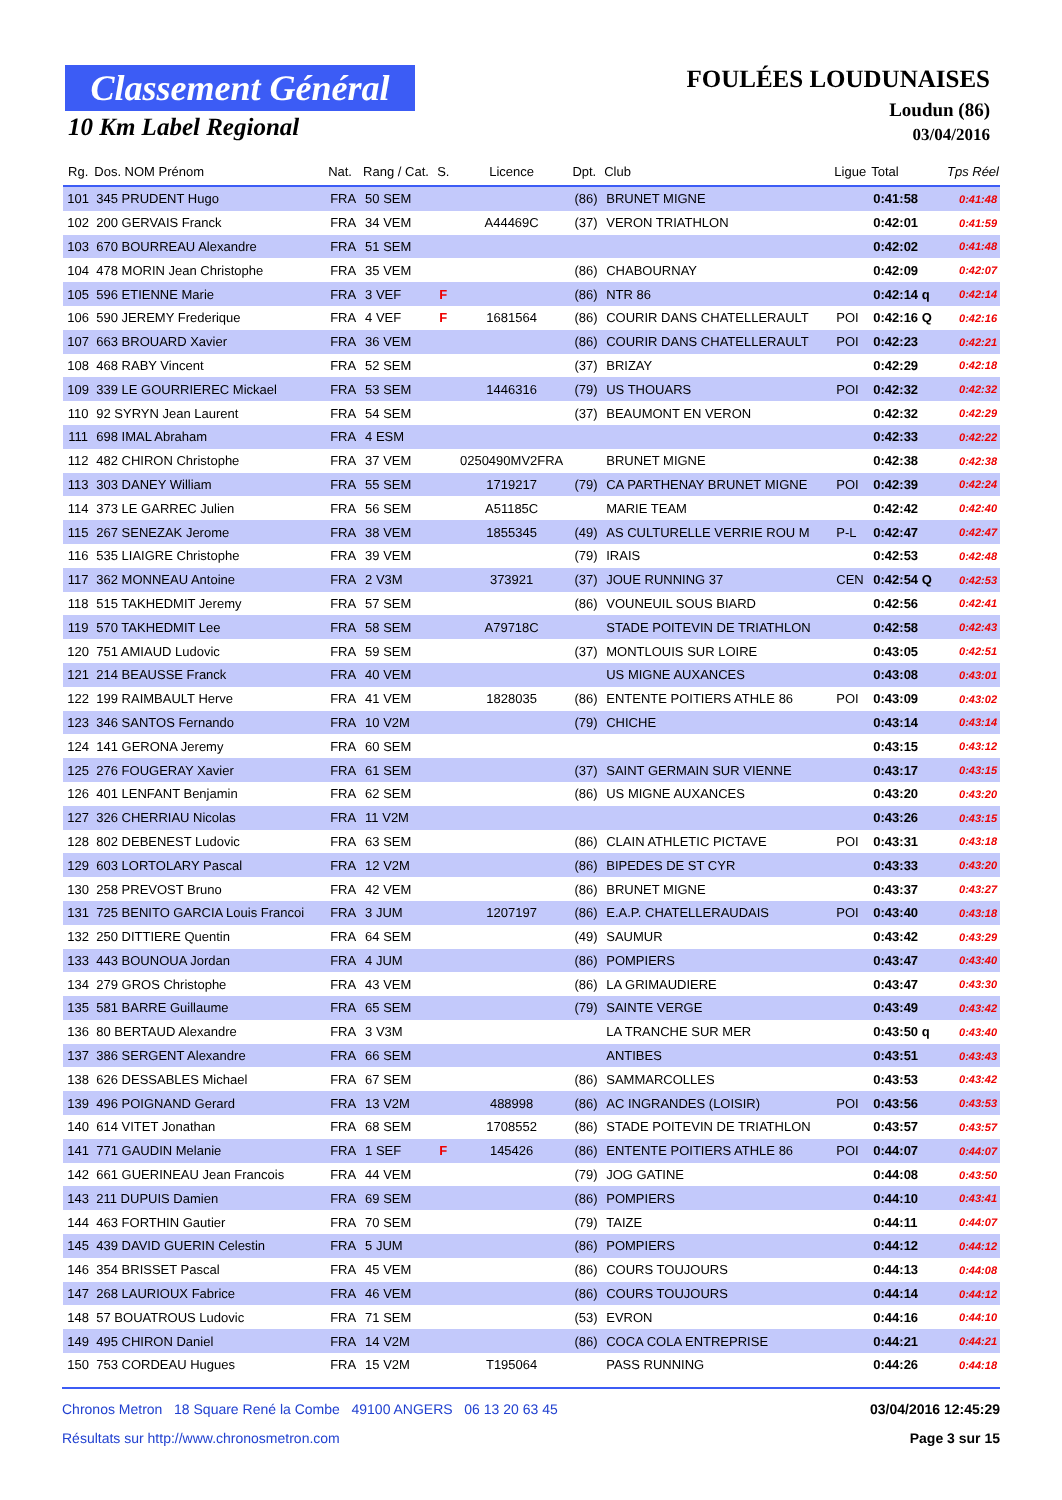Classement Général
10 Km Label Regional
FOULÉES LOUDUNAISES
Loudun (86)
03/04/2016
| Rg. | Dos. NOM Prénom | Nat. | Rang / Cat. | S. | Licence | Dpt. | Club | Ligue | Total | Tps Réel |
| --- | --- | --- | --- | --- | --- | --- | --- | --- | --- | --- |
| 101 | 345 PRUDENT Hugo | FRA | 50 SEM | | | (86) | BRUNET MIGNE | | 0:41:58 | 0:41:48 |
| 102 | 200 GERVAIS Franck | FRA | 34 VEM | | A44469C | (37) | VERON TRIATHLON | | 0:42:01 | 0:41:59 |
| 103 | 670 BOURREAU Alexandre | FRA | 51 SEM | | | | | | 0:42:02 | 0:41:48 |
| 104 | 478 MORIN Jean Christophe | FRA | 35 VEM | | | (86) | CHABOURNAY | | 0:42:09 | 0:42:07 |
| 105 | 596 ETIENNE Marie | FRA | 3 VEF | F | | (86) | NTR 86 | | 0:42:14 q | 0:42:14 |
| 106 | 590 JEREMY Frederique | FRA | 4 VEF | F | 1681564 | (86) | COURIR DANS CHATELLERAULT | POI | 0:42:16 Q | 0:42:16 |
| 107 | 663 BROUARD Xavier | FRA | 36 VEM | | | (86) | COURIR DANS CHATELLERAULT | POI | 0:42:23 | 0:42:21 |
| 108 | 468 RABY Vincent | FRA | 52 SEM | | | (37) | BRIZAY | | 0:42:29 | 0:42:18 |
| 109 | 339 LE GOURRIEREC Mickael | FRA | 53 SEM | | 1446316 | (79) | US THOUARS | POI | 0:42:32 | 0:42:32 |
| 110 | 92 SYRYN Jean Laurent | FRA | 54 SEM | | | (37) | BEAUMONT EN VERON | | 0:42:32 | 0:42:29 |
| 111 | 698 IMAL Abraham | FRA | 4 ESM | | | | | | 0:42:33 | 0:42:22 |
| 112 | 482 CHIRON Christophe | FRA | 37 VEM | | 0250490MV2FRA | | BRUNET MIGNE | | 0:42:38 | 0:42:38 |
| 113 | 303 DANEY William | FRA | 55 SEM | | 1719217 | (79) | CA PARTHENAY BRUNET MIGNE | POI | 0:42:39 | 0:42:24 |
| 114 | 373 LE GARREC Julien | FRA | 56 SEM | | A51185C | | MARIE TEAM | | 0:42:42 | 0:42:40 |
| 115 | 267 SENEZAK Jerome | FRA | 38 VEM | | 1855345 | (49) | AS CULTURELLE VERRIE ROU M | P-L | 0:42:47 | 0:42:47 |
| 116 | 535 LIAIGRE Christophe | FRA | 39 VEM | | | (79) | IRAIS | | 0:42:53 | 0:42:48 |
| 117 | 362 MONNEAU Antoine | FRA | 2 V3M | | 373921 | (37) | JOUE RUNNING 37 | CEN | 0:42:54 Q | 0:42:53 |
| 118 | 515 TAKHEDMIT Jeremy | FRA | 57 SEM | | | (86) | VOUNEUIL SOUS BIARD | | 0:42:56 | 0:42:41 |
| 119 | 570 TAKHEDMIT Lee | FRA | 58 SEM | | A79718C | | STADE POITEVIN DE TRIATHLON | | 0:42:58 | 0:42:43 |
| 120 | 751 AMIAUD Ludovic | FRA | 59 SEM | | | (37) | MONTLOUIS SUR LOIRE | | 0:43:05 | 0:42:51 |
| 121 | 214 BEAUSSE Franck | FRA | 40 VEM | | | | US MIGNE AUXANCES | | 0:43:08 | 0:43:01 |
| 122 | 199 RAIMBAULT Herve | FRA | 41 VEM | | 1828035 | (86) | ENTENTE POITIERS ATHLE 86 | POI | 0:43:09 | 0:43:02 |
| 123 | 346 SANTOS Fernando | FRA | 10 V2M | | | (79) | CHICHE | | 0:43:14 | 0:43:14 |
| 124 | 141 GERONA Jeremy | FRA | 60 SEM | | | | | | 0:43:15 | 0:43:12 |
| 125 | 276 FOUGERAY Xavier | FRA | 61 SEM | | | (37) | SAINT GERMAIN SUR VIENNE | | 0:43:17 | 0:43:15 |
| 126 | 401 LENFANT Benjamin | FRA | 62 SEM | | | (86) | US MIGNE AUXANCES | | 0:43:20 | 0:43:20 |
| 127 | 326 CHERRIAU Nicolas | FRA | 11 V2M | | | | | | 0:43:26 | 0:43:15 |
| 128 | 802 DEBENEST Ludovic | FRA | 63 SEM | | | (86) | CLAIN ATHLETIC PICTAVE | POI | 0:43:31 | 0:43:18 |
| 129 | 603 LORTOLARY Pascal | FRA | 12 V2M | | | (86) | BIPEDES DE ST CYR | | 0:43:33 | 0:43:20 |
| 130 | 258 PREVOST Bruno | FRA | 42 VEM | | | (86) | BRUNET MIGNE | | 0:43:37 | 0:43:27 |
| 131 | 725 BENITO GARCIA Louis Francoi | FRA | 3 JUM | | 1207197 | (86) | E.A.P. CHATELLERAUDAIS | POI | 0:43:40 | 0:43:18 |
| 132 | 250 DITTIERE Quentin | FRA | 64 SEM | | | (49) | SAUMUR | | 0:43:42 | 0:43:29 |
| 133 | 443 BOUNOUA Jordan | FRA | 4 JUM | | | (86) | POMPIERS | | 0:43:47 | 0:43:40 |
| 134 | 279 GROS Christophe | FRA | 43 VEM | | | (86) | LA GRIMAUDIERE | | 0:43:47 | 0:43:30 |
| 135 | 581 BARRE Guillaume | FRA | 65 SEM | | | (79) | SAINTE VERGE | | 0:43:49 | 0:43:42 |
| 136 | 80 BERTAUD Alexandre | FRA | 3 V3M | | | | LA TRANCHE SUR MER | | 0:43:50 q | 0:43:40 |
| 137 | 386 SERGENT Alexandre | FRA | 66 SEM | | | | ANTIBES | | 0:43:51 | 0:43:43 |
| 138 | 626 DESSABLES Michael | FRA | 67 SEM | | | (86) | SAMMARCOLLES | | 0:43:53 | 0:43:42 |
| 139 | 496 POIGNAND Gerard | FRA | 13 V2M | | 488998 | (86) | AC INGRANDES (LOISIR) | POI | 0:43:56 | 0:43:53 |
| 140 | 614 VITET Jonathan | FRA | 68 SEM | | 1708552 | (86) | STADE POITEVIN DE TRIATHLON | | 0:43:57 | 0:43:57 |
| 141 | 771 GAUDIN Melanie | FRA | 1 SEF | F | 145426 | (86) | ENTENTE POITIERS ATHLE 86 | POI | 0:44:07 | 0:44:07 |
| 142 | 661 GUERINEAU Jean Francois | FRA | 44 VEM | | | (79) | JOG GATINE | | 0:44:08 | 0:43:50 |
| 143 | 211 DUPUIS Damien | FRA | 69 SEM | | | (86) | POMPIERS | | 0:44:10 | 0:43:41 |
| 144 | 463 FORTHIN Gautier | FRA | 70 SEM | | | (79) | TAIZE | | 0:44:11 | 0:44:07 |
| 145 | 439 DAVID GUERIN Celestin | FRA | 5 JUM | | | (86) | POMPIERS | | 0:44:12 | 0:44:12 |
| 146 | 354 BRISSET Pascal | FRA | 45 VEM | | | (86) | COURS TOUJOURS | | 0:44:13 | 0:44:08 |
| 147 | 268 LAURIOUX Fabrice | FRA | 46 VEM | | | (86) | COURS TOUJOURS | | 0:44:14 | 0:44:12 |
| 148 | 57 BOUATROUS Ludovic | FRA | 71 SEM | | | (53) | EVRON | | 0:44:16 | 0:44:10 |
| 149 | 495 CHIRON Daniel | FRA | 14 V2M | | | (86) | COCA COLA ENTREPRISE | | 0:44:21 | 0:44:21 |
| 150 | 753 CORDEAU Hugues | FRA | 15 V2M | | T195064 | | PASS RUNNING | | 0:44:26 | 0:44:18 |
Chronos Metron 18 Square René la Combe 49100 ANGERS 06 13 20 63 45
Résultats sur http://www.chronosmetron.com
03/04/2016 12:45:29
Page 3 sur 15